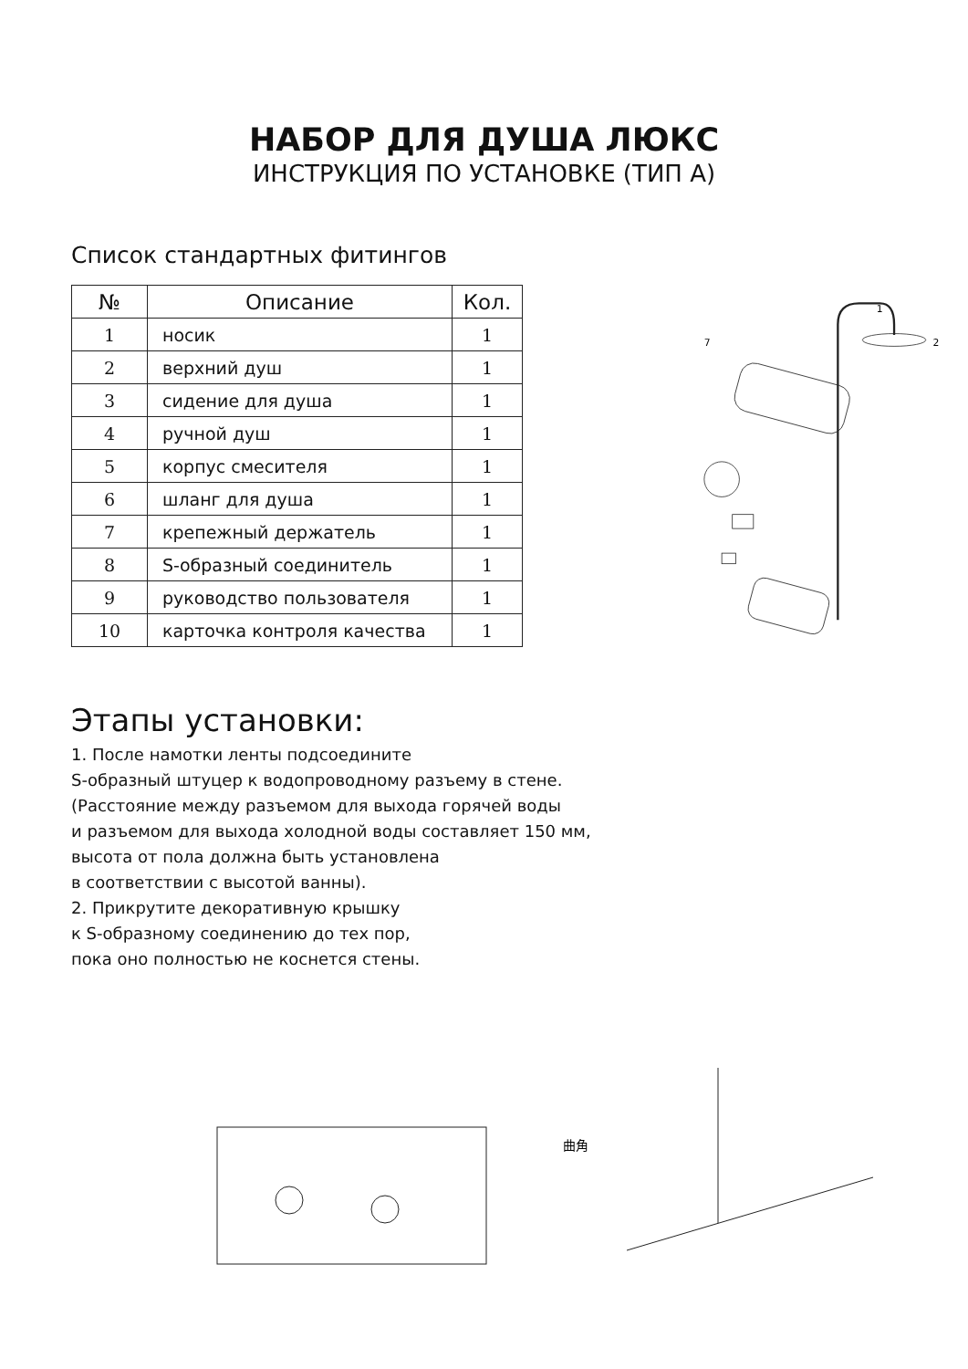НАБОР ДЛЯ ДУША ЛЮКС
ИНСТРУКЦИЯ ПО УСТАНОВКЕ (ТИП А)
Список стандартных фитингов
| № | Описание | Кол. |
| --- | --- | --- |
| 1 | носик | 1 |
| 2 | верхний душ | 1 |
| 3 | сидение для душа | 1 |
| 4 | ручной душ | 1 |
| 5 | корпус смесителя | 1 |
| 6 | шланг для душа | 1 |
| 7 | крепежный держатель | 1 |
| 8 | S-образный соединитель | 1 |
| 9 | руководство пользователя | 1 |
| 10 | карточка контроля качества | 1 |
Этапы установки:
1. После намотки ленты подсоедините
S-образный штуцер к водопроводному разъему в стене.
(Расстояние между разъемом для выхода горячей воды
и разъемом для выхода холодной воды составляет 150 мм,
высота от пола должна быть установлена
в соответствии с высотой ванны).
2. Прикрутите декоративную крышку
к S-образному соединению до тех пор,
пока оно полностью не коснется стены.
1
2
7
曲角